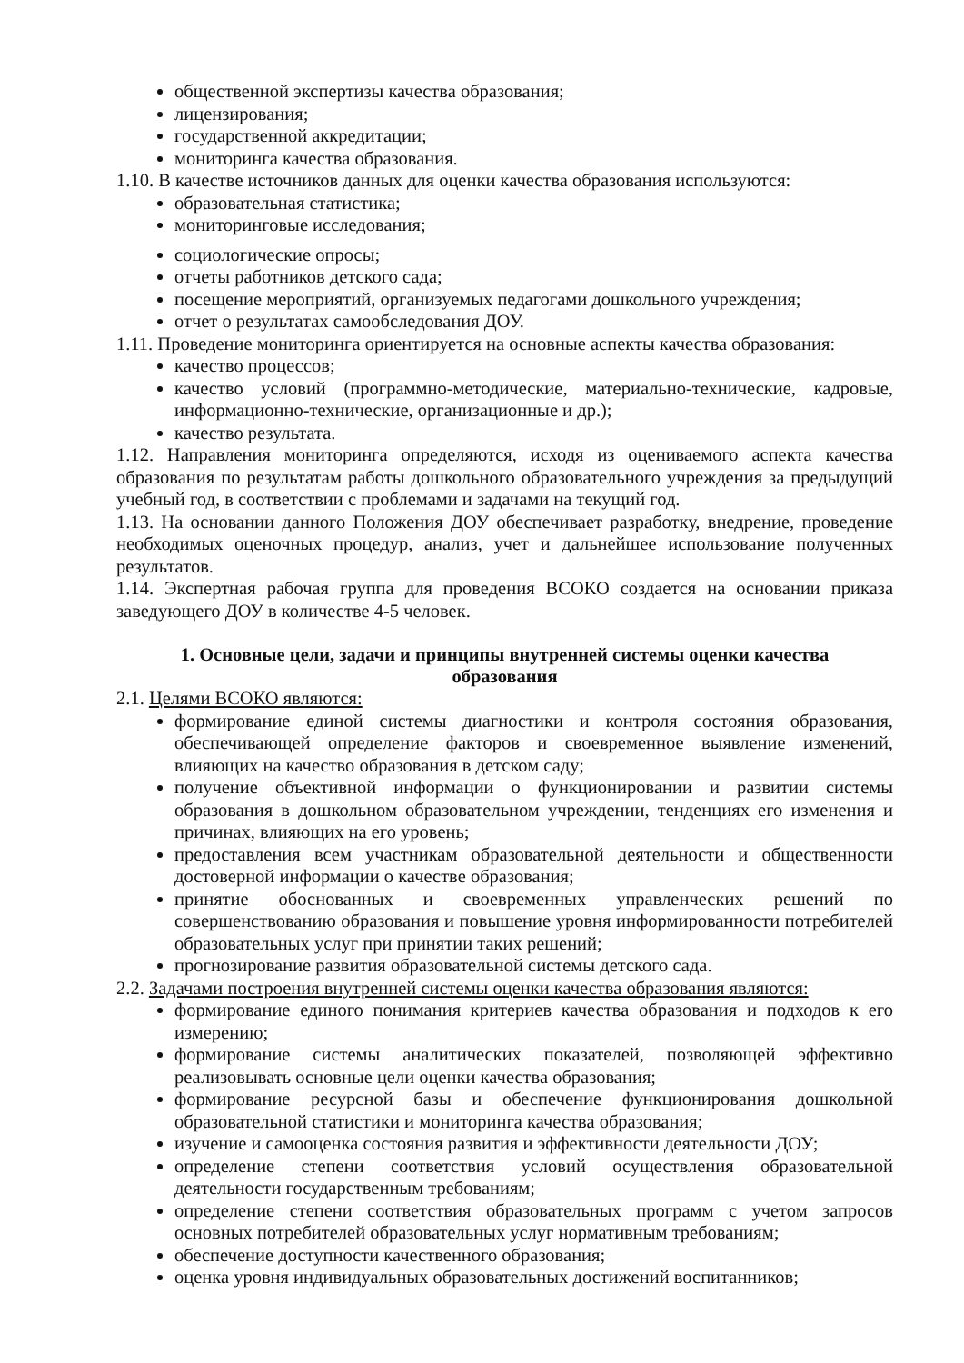общественной экспертизы качества образования;
лицензирования;
государственной аккредитации;
мониторинга качества образования.
1.10. В качестве источников данных для оценки качества образования используются:
образовательная статистика;
мониторинговые исследования;
социологические опросы;
отчеты работников детского сада;
посещение мероприятий, организуемых педагогами дошкольного учреждения;
отчет о результатах самообследования ДОУ.
1.11. Проведение мониторинга ориентируется на основные аспекты качества образования:
качество процессов;
качество условий (программно-методические, материально-технические, кадровые, информационно-технические, организационные и др.);
качество результата.
1.12. Направления мониторинга определяются, исходя из оцениваемого аспекта качества образования по результатам работы дошкольного образовательного учреждения за предыдущий учебный год, в соответствии с проблемами и задачами на текущий год.
1.13. На основании данного Положения ДОУ обеспечивает разработку, внедрение, проведение необходимых оценочных процедур, анализ, учет и дальнейшее использование полученных результатов.
1.14. Экспертная рабочая группа для проведения ВСОКО создается на основании приказа заведующего ДОУ в количестве 4-5 человек.
1. Основные цели, задачи и принципы внутренней системы оценки качества образования
2.1. Целями ВСОКО являются:
формирование единой системы диагностики и контроля состояния образования, обеспечивающей определение факторов и своевременное выявление изменений, влияющих на качество образования в детском саду;
получение объективной информации о функционировании и развитии системы образования в дошкольном образовательном учреждении, тенденциях его изменения и причинах, влияющих на его уровень;
предоставления всем участникам образовательной деятельности и общественности достоверной информации о качестве образования;
принятие обоснованных и своевременных управленческих решений по совершенствованию образования и повышение уровня информированности потребителей образовательных услуг при принятии таких решений;
прогнозирование развития образовательной системы детского сада.
2.2. Задачами построения внутренней системы оценки качества образования являются:
формирование единого понимания критериев качества образования и подходов к его измерению;
формирование системы аналитических показателей, позволяющей эффективно реализовывать основные цели оценки качества образования;
формирование ресурсной базы и обеспечение функционирования дошкольной образовательной статистики и мониторинга качества образования;
изучение и самооценка состояния развития и эффективности деятельности ДОУ;
определение степени соответствия условий осуществления образовательной деятельности государственным требованиям;
определение степени соответствия образовательных программ с учетом запросов основных потребителей образовательных услуг нормативным требованиям;
обеспечение доступности качественного образования;
оценка уровня индивидуальных образовательных достижений воспитанников;